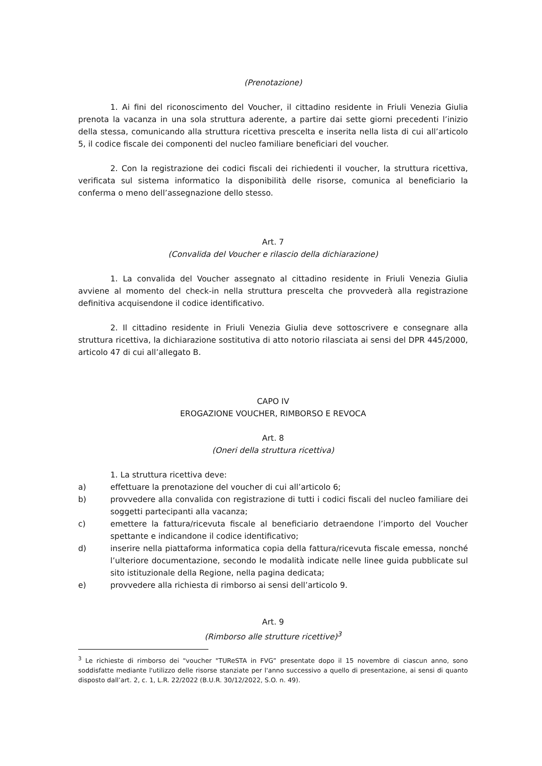(Prenotazione)
1. Ai fini del riconoscimento del Voucher, il cittadino residente in Friuli Venezia Giulia prenota la vacanza in una sola struttura aderente, a partire dai sette giorni precedenti l’inizio della stessa, comunicando alla struttura ricettiva prescelta e inserita nella lista di cui all’articolo 5, il codice fiscale dei componenti del nucleo familiare beneficiari del voucher.
2. Con la registrazione dei codici fiscali dei richiedenti il voucher, la struttura ricettiva, verificata sul sistema informatico la disponibilità delle risorse, comunica al beneficiario la conferma o meno dell’assegnazione dello stesso.
Art. 7
(Convalida del Voucher e rilascio della dichiarazione)
1. La convalida del Voucher assegnato al cittadino residente in Friuli Venezia Giulia avviene al momento del check-in nella struttura prescelta che provvederà alla registrazione definitiva acquisendone il codice identificativo.
2. Il cittadino residente in Friuli Venezia Giulia deve sottoscrivere e consegnare alla struttura ricettiva, la dichiarazione sostitutiva di atto notorio rilasciata ai sensi del DPR 445/2000, articolo 47 di cui all’allegato B.
CAPO IV
EROGAZIONE VOUCHER, RIMBORSO E REVOCA
Art. 8
(Oneri della struttura ricettiva)
1. La struttura ricettiva deve:
a) effettuare la prenotazione del voucher di cui all’articolo 6;
b) provvedere alla convalida con registrazione di tutti i codici fiscali del nucleo familiare dei soggetti partecipanti alla vacanza;
c) emettere la fattura/ricevuta fiscale al beneficiario detraendone l’importo del Voucher spettante e indicandone il codice identificativo;
d) inserire nella piattaforma informatica copia della fattura/ricevuta fiscale emessa, nonché l’ulteriore documentazione, secondo le modalità indicate nelle linee guida pubblicate sul sito istituzionale della Regione, nella pagina dedicata;
e) provvedere alla richiesta di rimborso ai sensi dell’articolo 9.
Art. 9
(Rimborso alle strutture ricettive)<sup>3</sup>
<sup>3</sup> Le richieste di rimborso dei "voucher "TUReSTA in FVG” presentate dopo il 15 novembre di ciascun anno, sono soddisfatte mediante l'utilizzo delle risorse stanziate per l'anno successivo a quello di presentazione, ai sensi di quanto disposto dall’art. 2, c. 1, L.R. 22/2022 (B.U.R. 30/12/2022, S.O. n. 49).